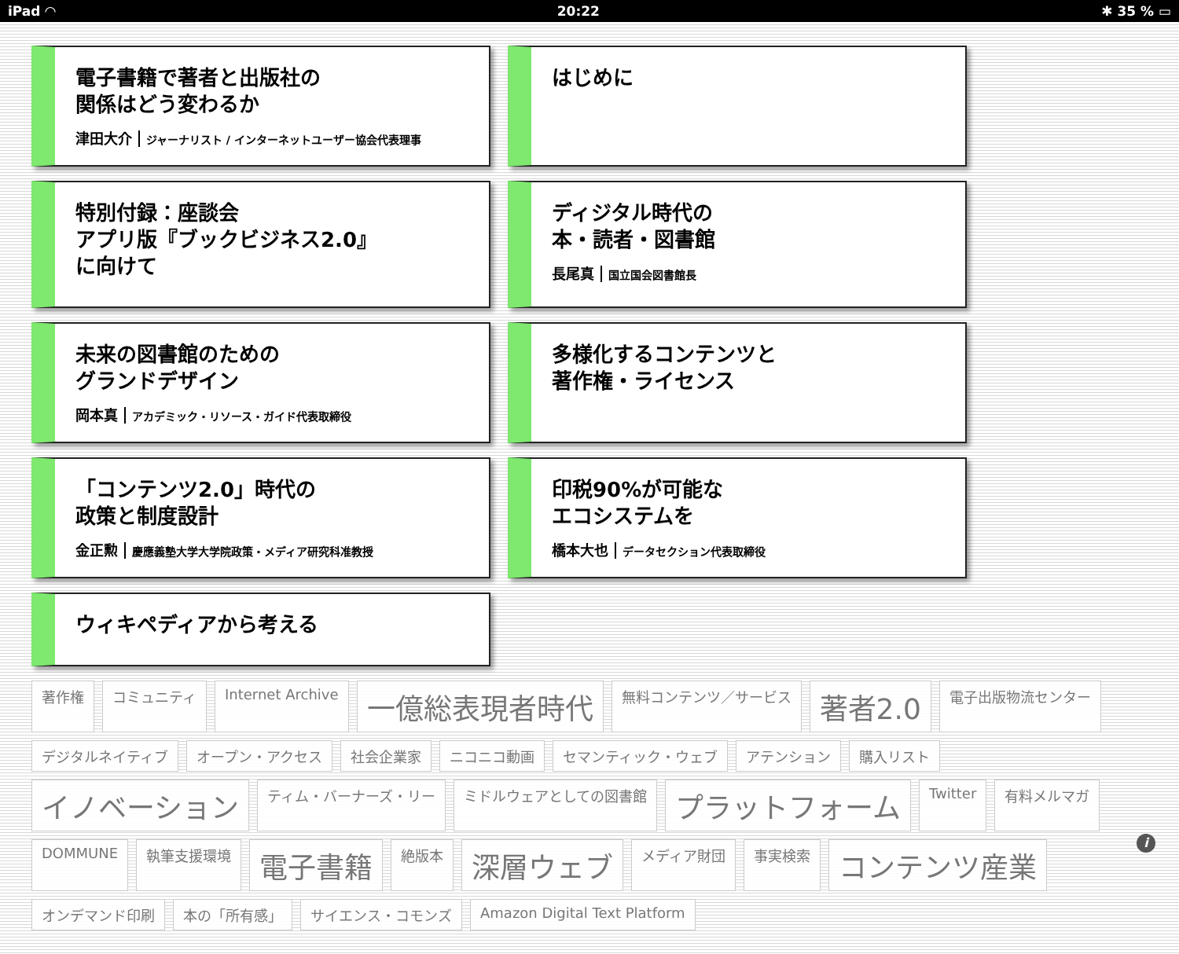iPad ◠ 20:22 ✱ 35 % ▭
電子書籍で著者と出版社の
関係はどう変わるか
津田大介 ジャーナリスト / インターネットユーザー協会代表理事
はじめに
特別付録：座談会
アプリ版『ブックビジネス2.0』
に向けて
ディジタル時代の
本・読者・図書館
長尾真 国立国会図書館長
未来の図書館のための
グランドデザイン
岡本真 アカデミック・リソース・ガイド代表取締役
多様化するコンテンツと
著作権・ライセンス
「コンテンツ2.0」時代の
政策と制度設計
金正勲 慶應義塾大学大学院政策・メディア研究科准教授
印税90%が可能な
エコシステムを
橋本大也 データセクション代表取締役
ウィキペディアから考える
著作権 コミュニティ Internet Archive 一億総表現者時代 無料コンテンツ／サービス 著者2.0 電子出版物流センター デジタルネイティブ オープン・アクセス 社会企業家 ニコニコ動画 セマンティック・ウェブ アテンション 購入リスト イノベーション ティム・バーナーズ・リー ミドルウェアとしての図書館 プラットフォーム Twitter 有料メルマガ DOMMUNE 執筆支援環境 電子書籍 絶版本 深層ウェブ メディア財団 事実検索 コンテンツ産業 オンデマンド印刷 本の「所有感」 サイエンス・コモンズ Amazon Digital Text Platform
i